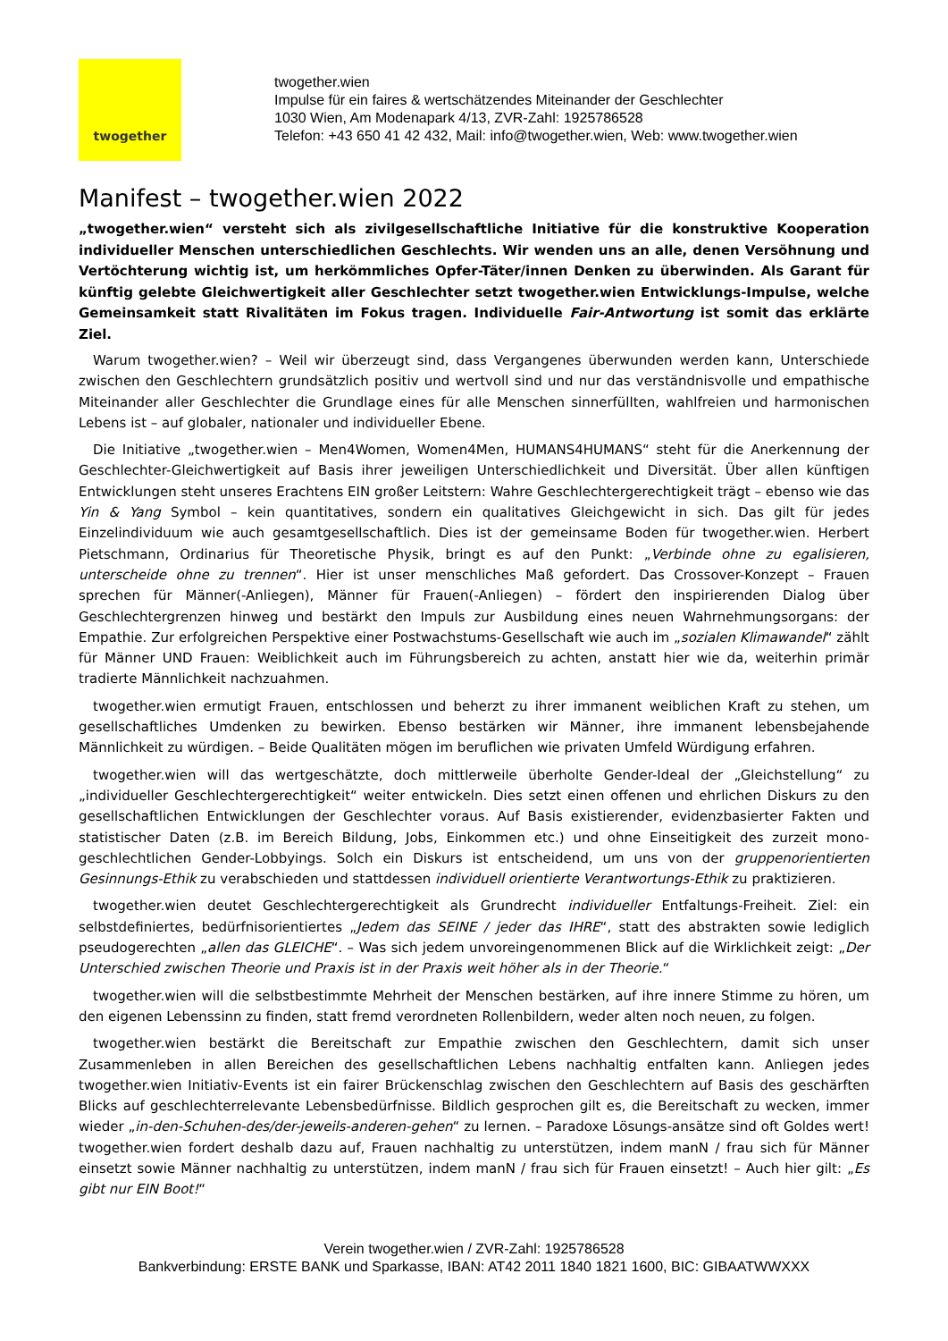twogether
twogether.wien
Impulse für ein faires & wertschätzendes Miteinander der Geschlechter
1030 Wien, Am Modenapark 4/13, ZVR-Zahl: 1925786528
Telefon: +43 650 41 42 432, Mail: info@twogether.wien, Web: www.twogether.wien
Manifest – twogether.wien 2022
„twogether.wien“ versteht sich als zivilgesellschaftliche Initiative für die konstruktive Kooperation individueller Menschen unterschiedlichen Geschlechts. Wir wenden uns an alle, denen Versöhnung und Vertöchterung wichtig ist, um herkömmliches Opfer-Täter/innen Denken zu überwinden. Als Garant für künftig gelebte Gleichwertigkeit aller Geschlechter setzt twogether.wien Entwicklungs-Impulse, welche Gemeinsamkeit statt Rivalitäten im Fokus tragen. Individuelle Fair-Antwortung ist somit das erklärte Ziel.
Warum twogether.wien? – Weil wir überzeugt sind, dass Vergangenes überwunden werden kann, Unterschiede zwischen den Geschlechtern grundsätzlich positiv und wertvoll sind und nur das verständnisvolle und empathische Miteinander aller Geschlechter die Grundlage eines für alle Menschen sinnerfüllten, wahlfreien und harmonischen Lebens ist – auf globaler, nationaler und individueller Ebene.
Die Initiative „twogether.wien – Men4Women, Women4Men, HUMANS4HUMANS“ steht für die Anerkennung der Geschlechter-Gleichwertigkeit auf Basis ihrer jeweiligen Unterschiedlichkeit und Diversität. Über allen künftigen Entwicklungen steht unseres Erachtens EIN großer Leitstern: Wahre Geschlechtergerechtigkeit trägt – ebenso wie das Yin & Yang Symbol – kein quantitatives, sondern ein qualitatives Gleichgewicht in sich. Das gilt für jedes Einzelindividuum wie auch gesamtgesellschaftlich. Dies ist der gemeinsame Boden für twogether.wien. Herbert Pietschmann, Ordinarius für Theoretische Physik, bringt es auf den Punkt: „Verbinde ohne zu egalisieren, unterscheide ohne zu trennen“. Hier ist unser menschliches Maß gefordert. Das Crossover-Konzept – Frauen sprechen für Männer(-Anliegen), Männer für Frauen(-Anliegen) – fördert den inspirierenden Dialog über Geschlechtergrenzen hinweg und bestärkt den Impuls zur Ausbildung eines neuen Wahrnehmungsorgans: der Empathie. Zur erfolgreichen Perspektive einer Postwachstums-Gesellschaft wie auch im „sozialen Klimawandel“ zählt für Männer UND Frauen: Weiblichkeit auch im Führungsbereich zu achten, anstatt hier wie da, weiterhin primär tradierte Männlichkeit nachzuahmen.
twogether.wien ermutigt Frauen, entschlossen und beherzt zu ihrer immanent weiblichen Kraft zu stehen, um gesellschaftliches Umdenken zu bewirken. Ebenso bestärken wir Männer, ihre immanent lebensbejahende Männlichkeit zu würdigen. – Beide Qualitäten mögen im beruflichen wie privaten Umfeld Würdigung erfahren.
twogether.wien will das wertgeschätzte, doch mittlerweile überholte Gender-Ideal der „Gleichstellung“ zu „individueller Geschlechtergerechtigkeit“ weiter entwickeln. Dies setzt einen offenen und ehrlichen Diskurs zu den gesellschaftlichen Entwicklungen der Geschlechter voraus. Auf Basis existierender, evidenzbasierter Fakten und statistischer Daten (z.B. im Bereich Bildung, Jobs, Einkommen etc.) und ohne Einseitigkeit des zurzeit mono-geschlechtlichen Gender-Lobbyings. Solch ein Diskurs ist entscheidend, um uns von der gruppenorientierten Gesinnungs-Ethik zu verabschieden und stattdessen individuell orientierte Verantwortungs-Ethik zu praktizieren.
twogether.wien deutet Geschlechtergerechtigkeit als Grundrecht individueller Entfaltungs-Freiheit. Ziel: ein selbstdefiniertes, bedürfnisorientiertes „Jedem das SEINE / jeder das IHRE“, statt des abstrakten sowie lediglich pseudogerechten „allen das GLEICHE“. – Was sich jedem unvoreingenommenen Blick auf die Wirklichkeit zeigt: „Der Unterschied zwischen Theorie und Praxis ist in der Praxis weit höher als in der Theorie.“
twogether.wien will die selbstbestimmte Mehrheit der Menschen bestärken, auf ihre innere Stimme zu hören, um den eigenen Lebenssinn zu finden, statt fremd verordneten Rollenbildern, weder alten noch neuen, zu folgen.
twogether.wien bestärkt die Bereitschaft zur Empathie zwischen den Geschlechtern, damit sich unser Zusammenleben in allen Bereichen des gesellschaftlichen Lebens nachhaltig entfalten kann. Anliegen jedes twogether.wien Initiativ-Events ist ein fairer Brückenschlag zwischen den Geschlechtern auf Basis des geschärften Blicks auf geschlechterrelevante Lebensbedürfnisse. Bildlich gesprochen gilt es, die Bereitschaft zu wecken, immer wieder „in-den-Schuhen-des/der-jeweils-anderen-gehen“ zu lernen. – Paradoxe Lösungs-ansätze sind oft Goldes wert! twogether.wien fordert deshalb dazu auf, Frauen nachhaltig zu unterstützen, indem manN / frau sich für Männer einsetzt sowie Männer nachhaltig zu unterstützen, indem manN / frau sich für Frauen einsetzt! – Auch hier gilt: „Es gibt nur EIN Boot!“
Verein twogether.wien / ZVR-Zahl: 1925786528
Bankverbindung: ERSTE BANK und Sparkasse, IBAN: AT42 2011 1840 1821 1600, BIC: GIBAATWWXXX